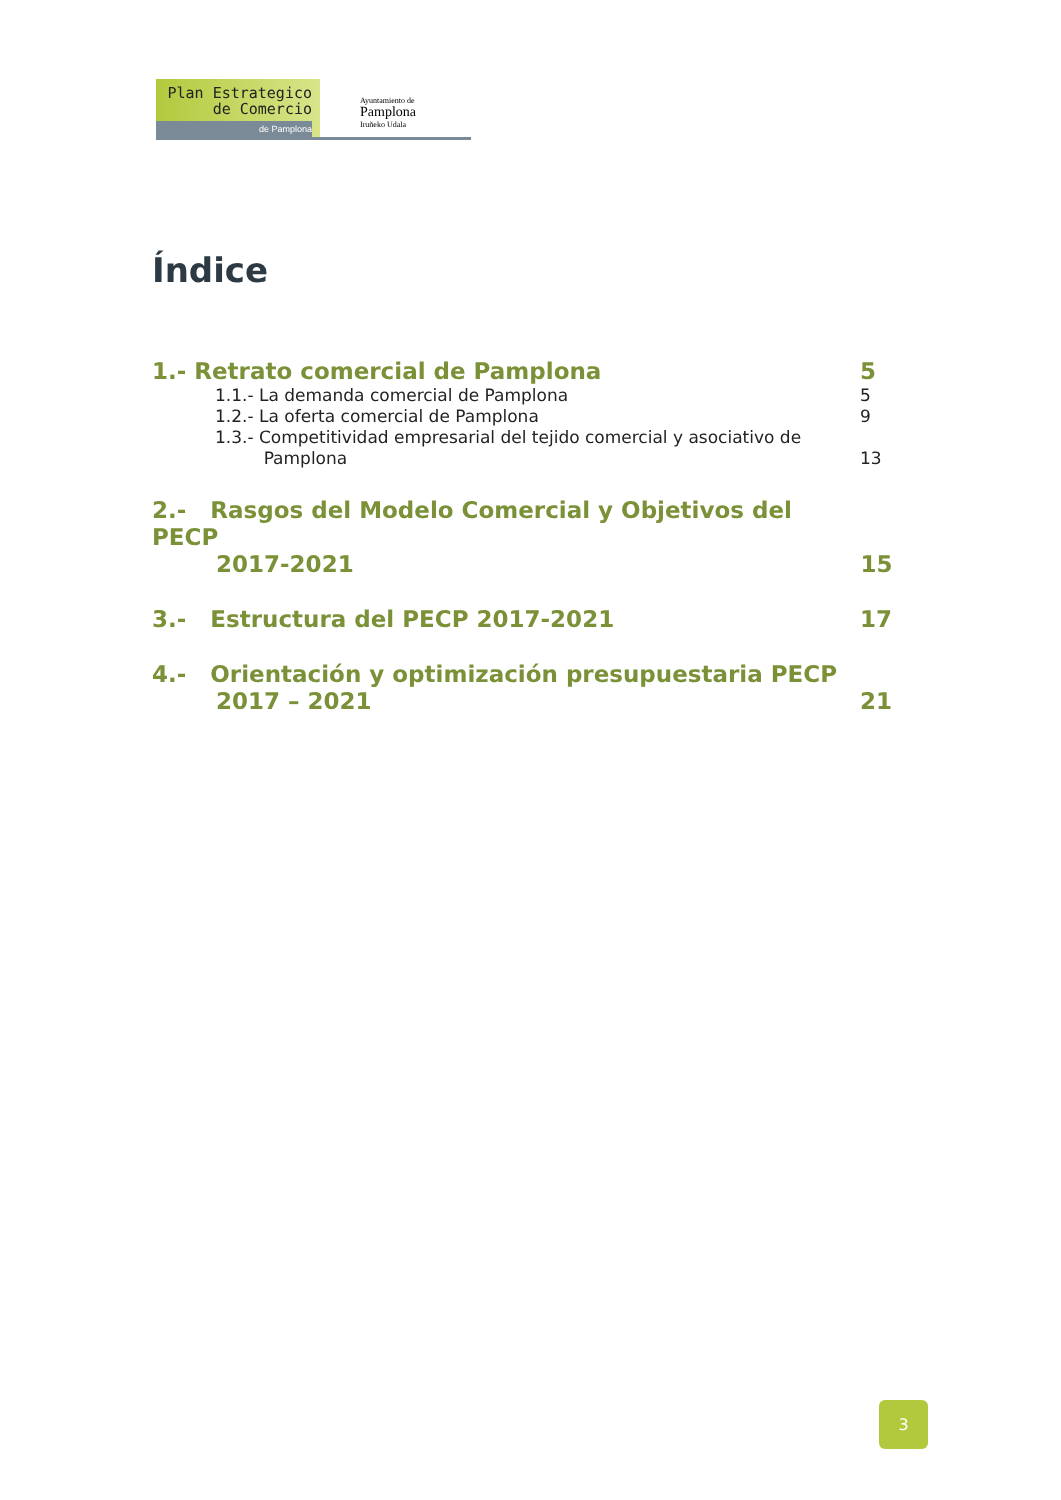Plan Estrategico
de Comercio
de Pamplona
Ayuntamiento de
Pamplona
Iruñeko Udala
Índice
1.- Retrato comercial de Pamplona 5
1.1.- La demanda comercial de Pamplona 5
1.2.- La oferta comercial de Pamplona 9
1.3.- Competitividad empresarial del tejido comercial y asociativo de
Pamplona 13
2.- Rasgos del Modelo Comercial y Objetivos del PECP
2017-2021 15
3.- Estructura del PECP 2017-2021 17
4.- Orientación y optimización presupuestaria PECP
2017 – 2021 21
3